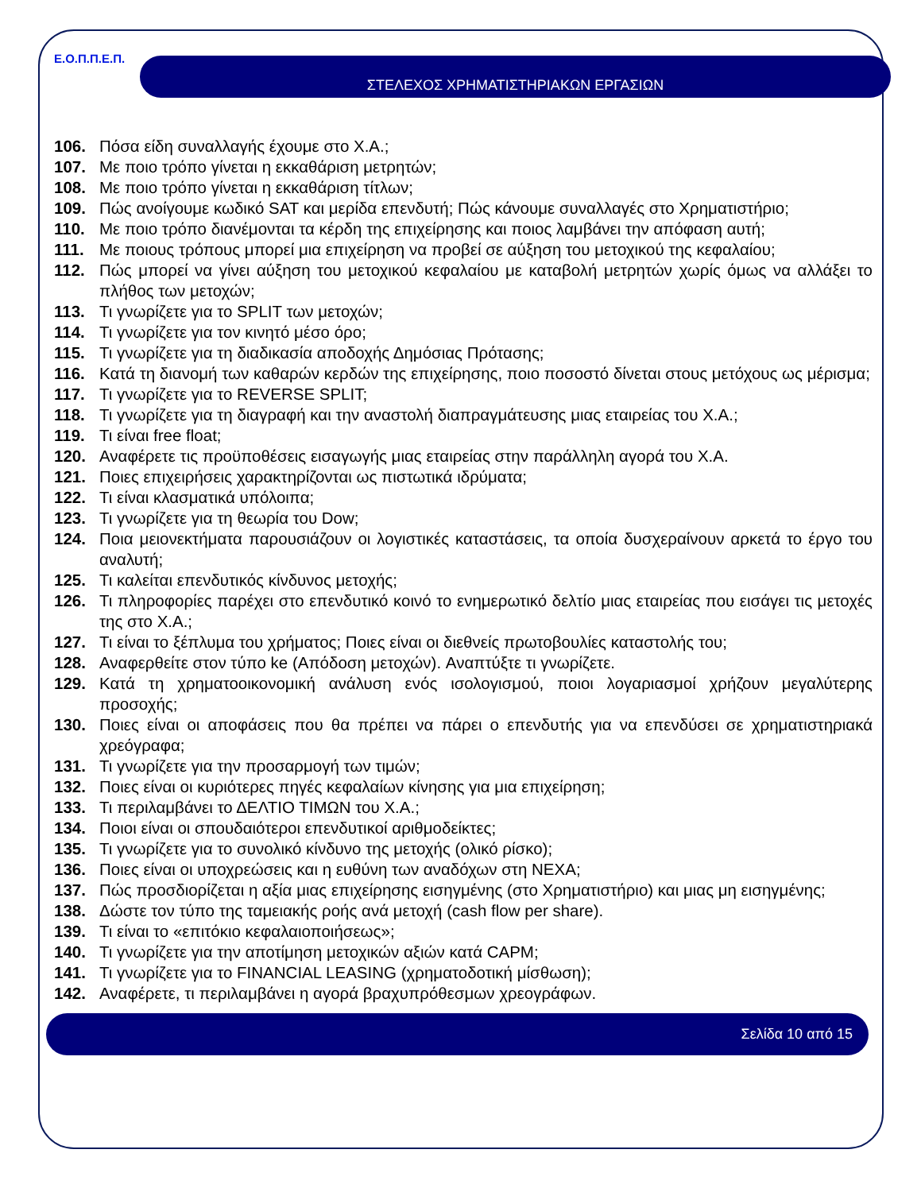Ε.Ο.Π.Π.Ε.Π.
ΣΤΕΛΕΧΟΣ ΧΡΗΜΑΤΙΣΤΗΡΙΑΚΩΝ ΕΡΓΑΣΙΩΝ
106. Πόσα είδη συναλλαγής έχουμε στο Χ.Α.;
107. Με ποιο τρόπο γίνεται η εκκαθάριση μετρητών;
108. Με ποιο τρόπο γίνεται η εκκαθάριση τίτλων;
109. Πώς ανοίγουμε κωδικό SAT και μερίδα επενδυτή; Πώς κάνουμε συναλλαγές στο Χρηματιστήριο;
110. Με ποιο τρόπο διανέμονται τα κέρδη της επιχείρησης και ποιος λαμβάνει την απόφαση αυτή;
111. Με ποιους τρόπους μπορεί μια επιχείρηση να προβεί σε αύξηση του μετοχικού της κεφαλαίου;
112. Πώς μπορεί να γίνει αύξηση του μετοχικού κεφαλαίου με καταβολή μετρητών χωρίς όμως να αλλάξει το πλήθος των μετοχών;
113. Τι γνωρίζετε για το SPLIT των μετοχών;
114. Τι γνωρίζετε για τον κινητό μέσο όρο;
115. Τι γνωρίζετε για τη διαδικασία αποδοχής Δημόσιας Πρότασης;
116. Κατά τη διανομή των καθαρών κερδών της επιχείρησης, ποιο ποσοστό δίνεται στους μετόχους ως μέρισμα;
117. Τι γνωρίζετε για το REVERSE SPLIT;
118. Τι γνωρίζετε για τη διαγραφή και την αναστολή διαπραγμάτευσης μιας εταιρείας του Χ.Α.;
119. Τι είναι free float;
120. Αναφέρετε τις προϋποθέσεις εισαγωγής μιας εταιρείας στην παράλληλη αγορά του Χ.Α.
121. Ποιες επιχειρήσεις χαρακτηρίζονται ως πιστωτικά ιδρύματα;
122. Τι είναι κλασματικά υπόλοιπα;
123. Τι γνωρίζετε για τη θεωρία του Dow;
124. Ποια μειονεκτήματα παρουσιάζουν οι λογιστικές καταστάσεις, τα οποία δυσχεραίνουν αρκετά το έργο του αναλυτή;
125. Τι καλείται επενδυτικός κίνδυνος μετοχής;
126. Τι πληροφορίες παρέχει στο επενδυτικό κοινό το ενημερωτικό δελτίο μιας εταιρείας που εισάγει τις μετοχές της στο Χ.Α.;
127. Τι είναι το ξέπλυμα του χρήματος; Ποιες είναι οι διεθνείς πρωτοβουλίες καταστολής του;
128. Αναφερθείτε στον τύπο ke (Απόδοση μετοχών). Αναπτύξτε τι γνωρίζετε.
129. Κατά τη χρηματοοικονομική ανάλυση ενός ισολογισμού, ποιοι λογαριασμοί χρήζουν μεγαλύτερης προσοχής;
130. Ποιες είναι οι αποφάσεις που θα πρέπει να πάρει ο επενδυτής για να επενδύσει σε χρηματιστηριακά χρεόγραφα;
131. Τι γνωρίζετε για την προσαρμογή των τιμών;
132. Ποιες είναι οι κυριότερες πηγές κεφαλαίων κίνησης για μια επιχείρηση;
133. Τι περιλαμβάνει το ΔΕΛΤΙΟ ΤΙΜΩΝ του Χ.Α.;
134. Ποιοι είναι οι σπουδαιότεροι επενδυτικοί αριθμοδείκτες;
135. Τι γνωρίζετε για το συνολικό κίνδυνο της μετοχής (ολικό ρίσκο);
136. Ποιες είναι οι υποχρεώσεις και η ευθύνη των αναδόχων στη ΝΕΧΑ;
137. Πώς προσδιορίζεται η αξία μιας επιχείρησης εισηγμένης (στο Χρηματιστήριο) και μιας μη εισηγμένης;
138. Δώστε τον τύπο της ταμειακής ροής ανά μετοχή (cash flow per share).
139. Τι είναι το «επιτόκιο κεφαλαιοποιήσεως»;
140. Τι γνωρίζετε για την αποτίμηση μετοχικών αξιών κατά CAPM;
141. Τι γνωρίζετε για το FINANCIAL LEASING (χρηματοδοτική μίσθωση);
142. Αναφέρετε, τι περιλαμβάνει η αγορά βραχυπρόθεσμων χρεογράφων.
Σελίδα 10 από 15